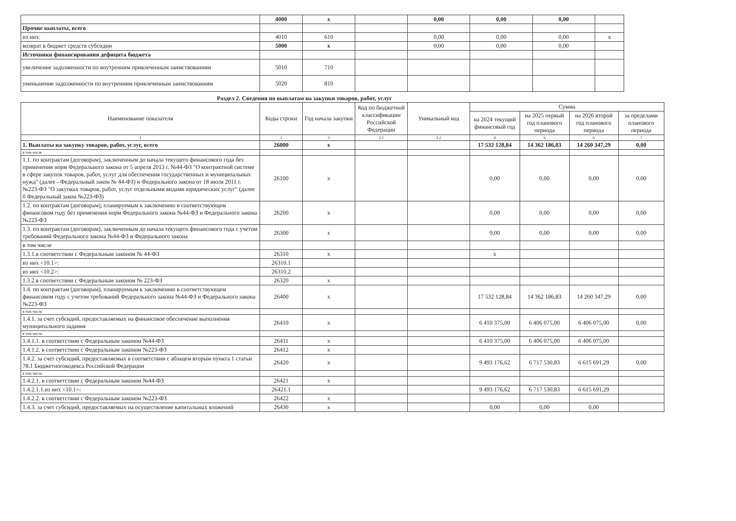| | 4000 | x | | 0,00 | 0,00 | 0,00 | |
| Прочие выплаты, всего | | | | | | | |
| из них: | 4010 | 610 | | 0,00 | 0,00 | 0,00 | x |
| возврат в бюджет средств субсидии | 5000 | x | | 0,00 | 0,00 | 0,00 | |
| Источники финансирования дефицита бюджета | | | | | | | |
| увеличение задолженности по внутренним привлеченным заимствованиям | 5010 | 710 | | | | | |
| уменьшение задолженности по внутренним привлеченным заимствованиям | 5020 | 810 | | | | | |
Раздел 2. Сведения по выплатам на закупки товаров, работ, услуг
| Наименование показателя | Коды строки | Год начала закупки | Код по бюджетной классификации Российской Федерации | Уникальный код | Сумма | | | |
| --- | --- | --- | --- | --- | --- | --- | --- | --- |
| | | | | | на 2024 текущий финансовый год | на 2025 первый год планового периода | на 2026 второй год планового периода | за пределами планового периода |
| 1 | 2 | 3 | 3.1 | 3.2 | 4 | 5 | 6 | 7 |
| 1. Выплаты на закупку товаров, работ, услуг, всего | 26000 | x | | | 17 532 128,84 | 14 362 186,83 | 14 260 347,29 | 0,00 |
| в том числе | | | | | | | | |
| 1.1. по контрактам (договорам), заключенным до начала текущего финансового года без применения норм Федерального закона от 5 апреля 2013 г. №44-ФЗ "О контрактной системе в сфере закупок товаров, работ, услуг для обеспечения государственных и муниципальных нужд" (далее - Федеральный закон № 44-ФЗ) и Федерального закона от 18 июля 2011 г. №223-ФЗ "О закупках товаров, работ, услуг отдельными видами юридических услуг" (далее 0 Федеральный закон №223-ФЗ) | 26100 | x | | | 0,00 | 0,00 | 0,00 | 0,00 |
| 1.2. по контрактам (договорам), планируемым к заключению в соответствующем финансовом году без применения норм Федерального закона №44-ФЗ и Федерального закона №223-ФЗ | 26200 | x | | | 0,00 | 0,00 | 0,00 | 0,00 |
| 1.3. по контрактам (договорам), заключенным до начала текущего финансового года с учетом требований Федерального закона №44-ФЗ и Федерального закона | 26300 | x | | | 0,00 | 0,00 | 0,00 | 0,00 |
| в том числе | | | | | | | | |
| 1.3.1.в соответствии с Федеральным законом № 44-ФЗ | 26310 | x | | | x | | | |
| из них <10.1>: | 26310.1 | | | | | | | |
| из них <10.2>: | 26310.2 | | | | | | | |
| 1.3.2.в соответствии с Федеральным законом № 223-ФЗ | 26320 | x | | | | | | |
| 1.4. по контрактам (договорам), планируемым к заключению в соответствующем финансовом году с учетом требований Федерального закона №44-ФЗ и Федерального закона №223-ФЗ | 26400 | x | | | 17 532 128,84 | 14 362 186,83 | 14 260 347,29 | 0,00 |
| в том числе: | | | | | | | | |
| 1.4.1. за счет субсидий, предоставляемых на финансовое обеспечение выполнения муниципального задания | 26410 | x | | | 6 410 375,00 | 6 406 075,00 | 6 406 075,00 | 0,00 |
| в том числе: | | | | | | | | |
| 1.4.1.1. в соответствии с Федеральным законом №44-ФЗ | 26411 | x | | | 6 410 375,00 | 6 406 075,00 | 6 406 075,00 | |
| 1.4.1.2. в соответствии с Федеральным законом №223-ФЗ | 26412 | x | | | | | | |
| 1.4.2. за счет субсидий, предоставляемых в соответствии с абзацем вторым пункта 1 статьи 78.1 Бюджетногокодекса Российской Федерации | 26420 | x | | | 9 493 176,62 | 6 717 530,83 | 6 615 691,29 | 0,00 |
| в том числе: | | | | | | | | |
| 1.4.2.1. в соответствии с Федеральным законом №44-ФЗ | 26421 | x | | | | | | |
| 1.4.2.1.1.из них <10.1>: | 26421.1 | | | | 9 493 176,62 | 6 717 530,83 | 6 615 691,29 | |
| 1.4.2.2. в соответствии с Федеральным законом №223-ФЗ | 26422 | x | | | | | | |
| 1.4.3. за счет субсидий, предоставляемых на осуществление капитальных вложений | 26430 | x | | | 0,00 | 0,00 | 0,00 | |